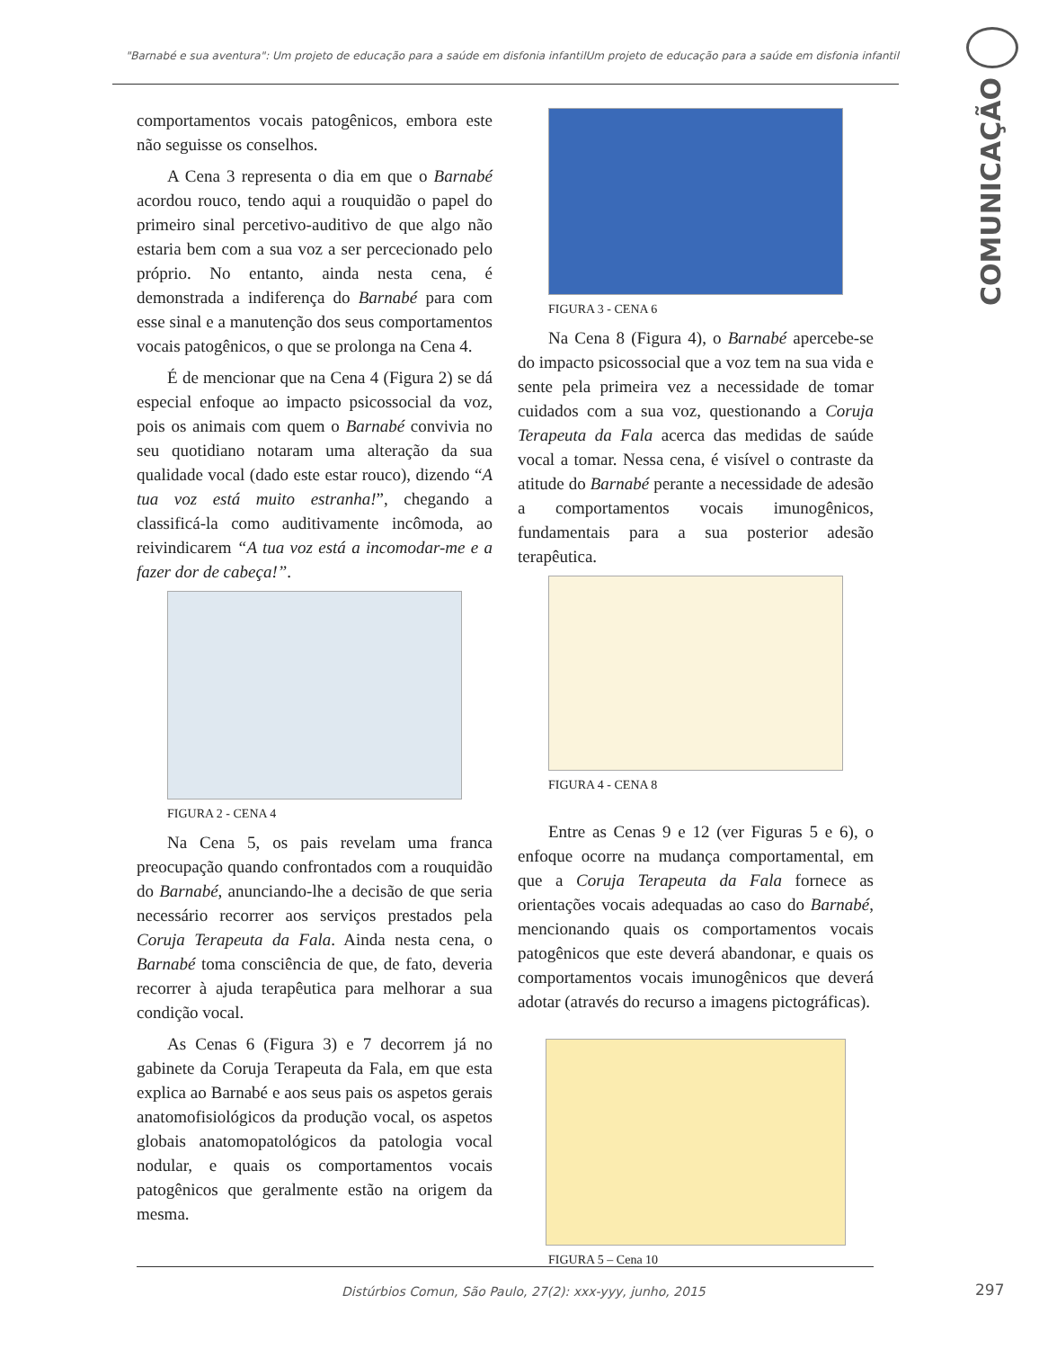"Barnabé e sua aventura": Um projeto de educação para a saúde em disfonia infantilUm projeto de educação para a saúde em disfonia infantil
COMUNICAÇÃO
comportamentos vocais patogênicos, embora este não seguisse os conselhos.
A Cena 3 representa o dia em que o Barnabé acordou rouco, tendo aqui a rouquidão o papel do primeiro sinal percetivo-auditivo de que algo não estaria bem com a sua voz a ser percecionado pelo próprio. No entanto, ainda nesta cena, é demonstrada a indiferença do Barnabé para com esse sinal e a manutenção dos seus comportamentos vocais patogênicos, o que se prolonga na Cena 4.
É de mencionar que na Cena 4 (Figura 2) se dá especial enfoque ao impacto psicossocial da voz, pois os animais com quem o Barnabé convivia no seu quotidiano notaram uma alteração da sua qualidade vocal (dado este estar rouco), dizendo “A tua voz está muito estranha!”, chegando a classificá-la como auditivamente incômoda, ao reivindicarem “A tua voz está a incomodar-me e a fazer dor de cabeça!”.
FIGURA 2 - CENA 4
Na Cena 5, os pais revelam uma franca preocupação quando confrontados com a rouquidão do Barnabé, anunciando-lhe a decisão de que seria necessário recorrer aos serviços prestados pela Coruja Terapeuta da Fala. Ainda nesta cena, o Barnabé toma consciência de que, de fato, deveria recorrer à ajuda terapêutica para melhorar a sua condição vocal.
As Cenas 6 (Figura 3) e 7 decorrem já no gabinete da Coruja Terapeuta da Fala, em que esta explica ao Barnabé e aos seus pais os aspetos gerais anatomofisiológicos da produção vocal, os aspetos globais anatomopatológicos da patologia vocal nodular, e quais os comportamentos vocais patogênicos que geralmente estão na origem da mesma.
FIGURA 3 - CENA 6
Na Cena 8 (Figura 4), o Barnabé apercebe-se do impacto psicossocial que a voz tem na sua vida e sente pela primeira vez a necessidade de tomar cuidados com a sua voz, questionando a Coruja Terapeuta da Fala acerca das medidas de saúde vocal a tomar. Nessa cena, é visível o contraste da atitude do Barnabé perante a necessidade de adesão a comportamentos vocais imunogênicos, fundamentais para a sua posterior adesão terapêutica.
FIGURA 4 - CENA 8
Entre as Cenas 9 e 12 (ver Figuras 5 e 6), o enfoque ocorre na mudança comportamental, em que a Coruja Terapeuta da Fala fornece as orientações vocais adequadas ao caso do Barnabé, mencionando quais os comportamentos vocais patogênicos que este deverá abandonar, e quais os comportamentos vocais imunogênicos que deverá adotar (através do recurso a imagens pictográficas).
FIGURA 5 – Cena 10
Distúrbios Comun, São Paulo, 27(2): xxx-yyy, junho, 2015
297